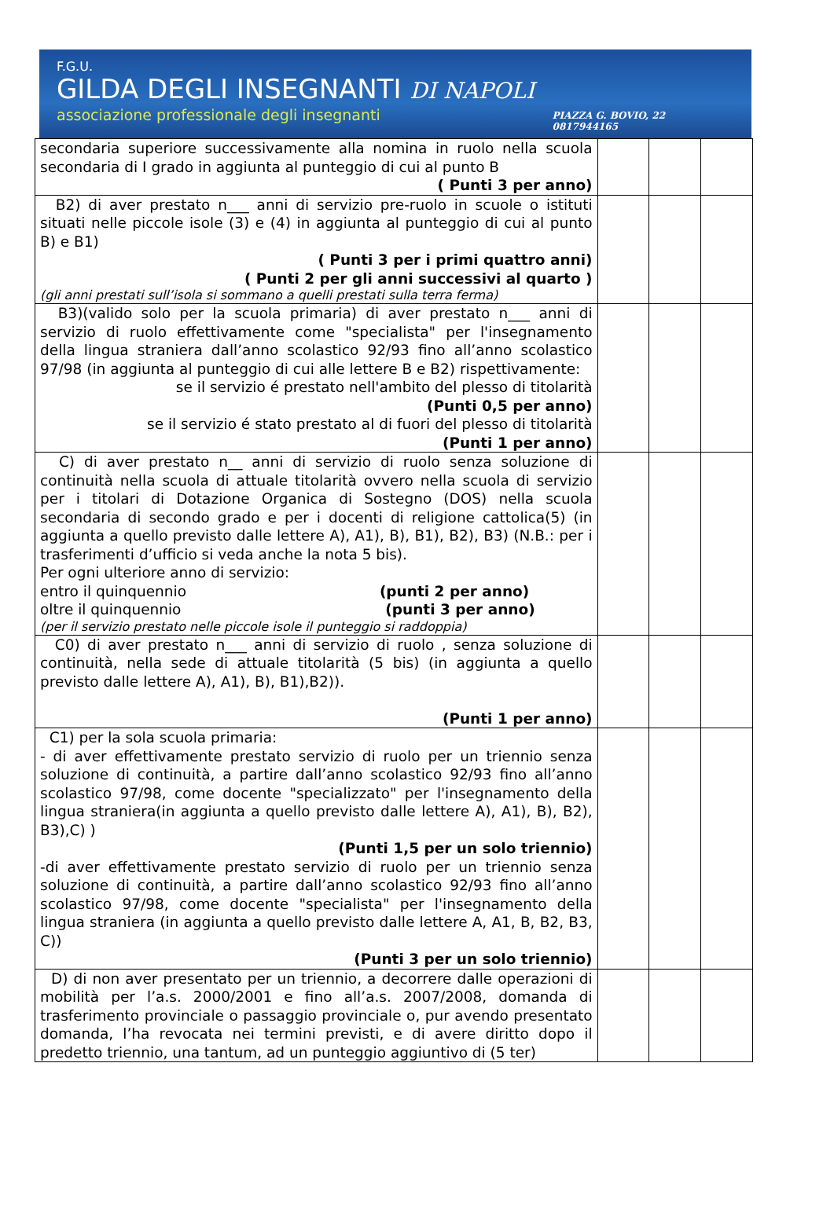F.G.U.
GILDA DEGLI INSEGNANTI DI NAPOLI
associazione professionale degli insegnanti
PIAZZA G. BOVIO, 22
0817944165
| secondaria superiore successivamente alla nomina in ruolo nella scuola secondaria di I grado in aggiunta al punteggio di cui al punto B ( Punti 3 per anno) | | | |
| B2) di aver prestato n___ anni di servizio pre-ruolo in scuole o istituti situati nelle piccole isole (3) e (4) in aggiunta al punteggio di cui al punto B) e B1) ( Punti 3 per i primi quattro anni) ( Punti 2 per gli anni successivi al quarto ) (gli anni prestati sull’isola si sommano a quelli prestati sulla terra ferma) | | | |
| B3)(valido solo per la scuola primaria) di aver prestato n___ anni di servizio di ruolo effettivamente come "specialista" per l'insegnamento della lingua straniera dall’anno scolastico 92/93 fino all’anno scolastico 97/98 (in aggiunta al punteggio di cui alle lettere B e B2) rispettivamente: se il servizio é prestato nell'ambito del plesso di titolarità (Punti 0,5 per anno) se il servizio é stato prestato al di fuori del plesso di titolarità (Punti 1 per anno) | | | |
| C) di aver prestato n__ anni di servizio di ruolo senza soluzione di continuità nella scuola di attuale titolarità ovvero nella scuola di servizio per i titolari di Dotazione Organica di Sostegno (DOS) nella scuola secondaria di secondo grado e per i docenti di religione cattolica(5) (in aggiunta a quello previsto dalle lettere A), A1), B), B1), B2), B3) (N.B.: per i trasferimenti d’ufficio si veda anche la nota 5 bis). Per ogni ulteriore anno di servizio: entro il quinquennio (punti 2 per anno) oltre il quinquennio (punti 3 per anno) (per il servizio prestato nelle piccole isole il punteggio si raddoppia) | | | |
| C0) di aver prestato n___ anni di servizio di ruolo , senza soluzione di continuità, nella sede di attuale titolarità (5 bis) (in aggiunta a quello previsto dalle lettere A), A1), B), B1),B2)). (Punti 1 per anno) | | | |
| C1) per la sola scuola primaria: - di aver effettivamente prestato servizio di ruolo per un triennio senza soluzione di continuità, a partire dall’anno scolastico 92/93 fino all’anno scolastico 97/98, come docente "specializzato" per l'insegnamento della lingua straniera(in aggiunta a quello previsto dalle lettere A), A1), B), B2), B3),C) ) (Punti 1,5 per un solo triennio) -di aver effettivamente prestato servizio di ruolo per un triennio senza soluzione di continuità, a partire dall’anno scolastico 92/93 fino all’anno scolastico 97/98, come docente "specialista" per l'insegnamento della lingua straniera (in aggiunta a quello previsto dalle lettere A, A1, B, B2, B3, C)) (Punti 3 per un solo triennio) | | | |
| D) di non aver presentato per un triennio, a decorrere dalle operazioni di mobilità per l’a.s. 2000/2001 e fino all’a.s. 2007/2008, domanda di trasferimento provinciale o passaggio provinciale o, pur avendo presentato domanda, l’ha revocata nei termini previsti, e di avere diritto dopo il predetto triennio, una tantum, ad un punteggio aggiuntivo di (5 ter) | | | |